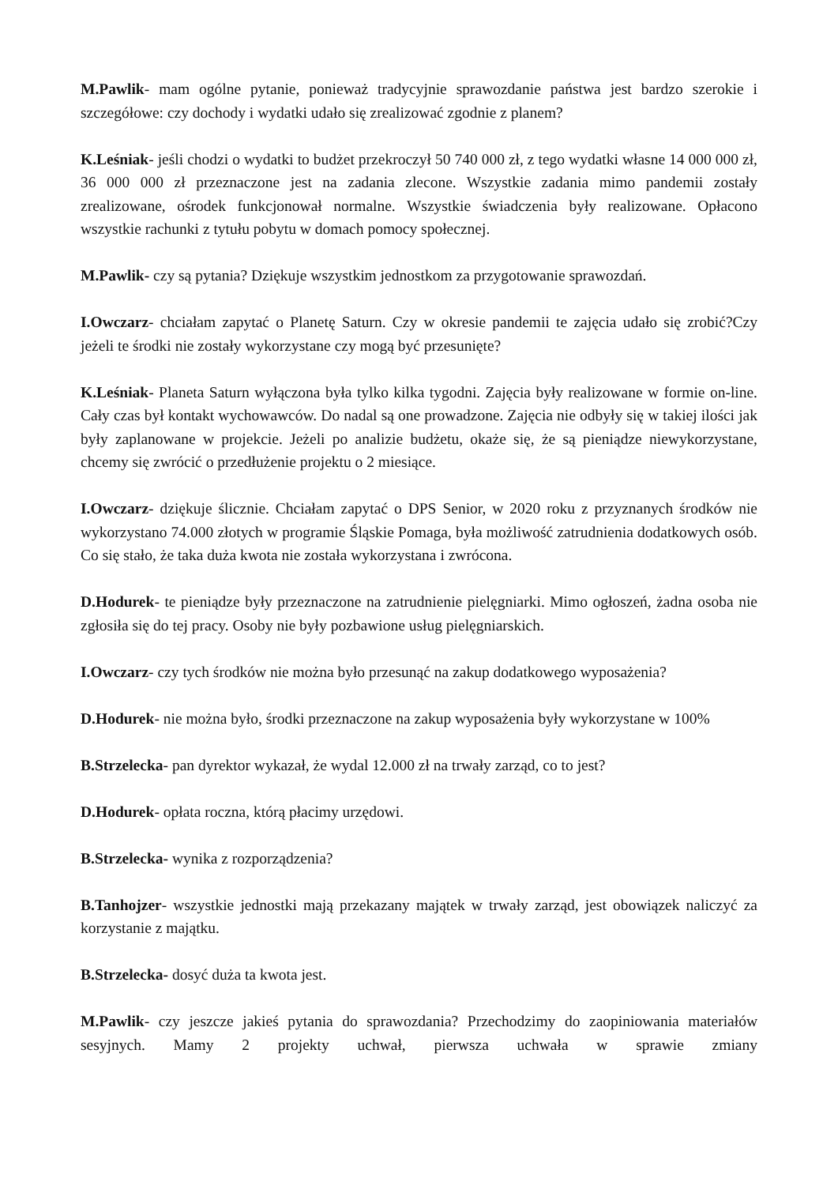M.Pawlik- mam ogólne pytanie, ponieważ tradycyjnie sprawozdanie państwa jest bardzo szerokie i szczegółowe: czy dochody i wydatki udało się zrealizować zgodnie z planem?
K.Leśniak- jeśli chodzi o wydatki to budżet przekroczył 50 740 000 zł, z tego wydatki własne 14 000 000 zł, 36 000 000 zł przeznaczone jest na zadania zlecone. Wszystkie zadania mimo pandemii zostały zrealizowane, ośrodek funkcjonował normalne. Wszystkie świadczenia były realizowane. Opłacono wszystkie rachunki z tytułu pobytu w domach pomocy społecznej.
M.Pawlik- czy są pytania? Dziękuje wszystkim jednostkom za przygotowanie sprawozdań.
I.Owczarz- chciałam zapytać o Planetę Saturn. Czy w okresie pandemii te zajęcia udało się zrobić?Czy jeżeli te środki nie zostały wykorzystane czy mogą być przesunięte?
K.Leśniak- Planeta Saturn wyłączona była tylko kilka tygodni. Zajęcia były realizowane w formie on-line. Cały czas był kontakt wychowawców. Do nadal są one prowadzone. Zajęcia nie odbyły się w takiej ilości jak były zaplanowane w projekcie. Jeżeli po analizie budżetu, okaże się, że są pieniądze niewykorzystane, chcemy się zwrócić o przedłużenie projektu o 2 miesiące.
I.Owczarz- dziękuje ślicznie. Chciałam zapytać o DPS Senior, w 2020 roku z przyznanych środków nie wykorzystano 74.000 złotych w programie Śląskie Pomaga, była możliwość zatrudnienia dodatkowych osób. Co się stało, że taka duża kwota nie została wykorzystana i zwrócona.
D.Hodurek- te pieniądze były przeznaczone na zatrudnienie pielęgniarki. Mimo ogłoszeń, żadna osoba nie zgłosiła się do tej pracy. Osoby nie były pozbawione usług pielęgniarskich.
I.Owczarz- czy tych środków nie można było przesunąć na zakup dodatkowego wyposażenia?
D.Hodurek- nie można było, środki przeznaczone na zakup wyposażenia były wykorzystane w 100%
B.Strzelecka- pan dyrektor wykazał, że wydal 12.000 zł na trwały zarząd, co to jest?
D.Hodurek- opłata roczna, którą płacimy urzędowi.
B.Strzelecka- wynika z rozporządzenia?
B.Tanhojzer- wszystkie jednostki mają przekazany majątek w trwały zarząd, jest obowiązek naliczyć za korzystanie z majątku.
B.Strzelecka- dosyć duża ta kwota jest.
M.Pawlik- czy jeszcze jakieś pytania do sprawozdania? Przechodzimy do zaopiniowania materiałów sesyjnych. Mamy 2 projekty uchwał, pierwsza uchwała w sprawie zmiany